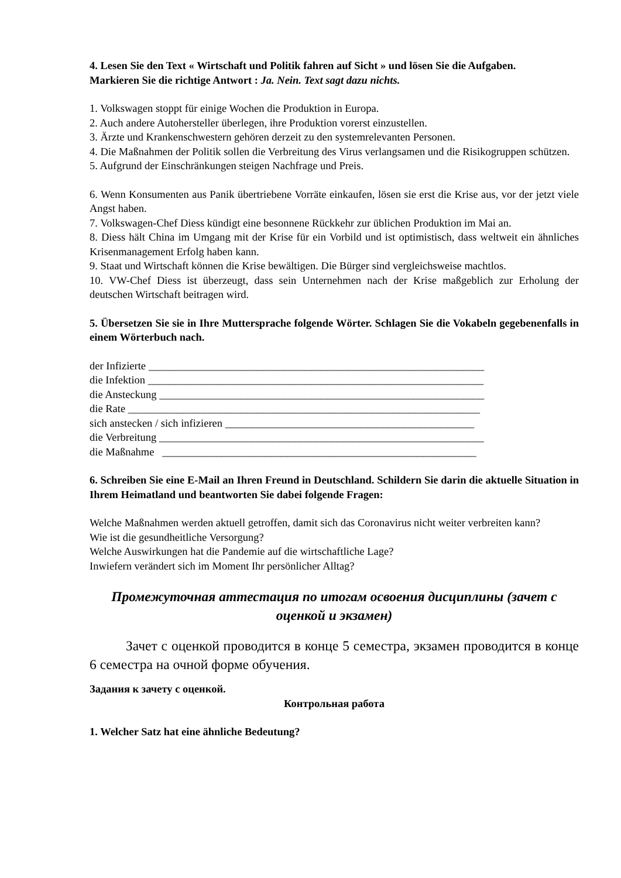4. Lesen Sie den Text « Wirtschaft und Politik fahren auf Sicht » und lösen Sie die Aufgaben.
Markieren Sie die richtige Antwort : Ja. Nein. Text sagt dazu nichts.
1. Volkswagen stoppt für einige Wochen die Produktion in Europa.
2. Auch andere Autohersteller überlegen, ihre Produktion vorerst einzustellen.
3. Ärzte und Krankenschwestern gehören derzeit zu den systemrelevanten Personen.
4. Die Maßnahmen der Politik sollen die Verbreitung des Virus verlangsamen und die Risikogruppen schützen.
5. Aufgrund der Einschränkungen steigen Nachfrage und Preis.
6. Wenn Konsumenten aus Panik übertriebene Vorräte einkaufen, lösen sie erst die Krise aus, vor der jetzt viele Angst haben.
7. Volkswagen-Chef Diess kündigt eine besonnene Rückkehr zur üblichen Produktion im Mai an.
8. Diess hält China im Umgang mit der Krise für ein Vorbild und ist optimistisch, dass weltweit ein ähnliches Krisenmanagement Erfolg haben kann.
9. Staat und Wirtschaft können die Krise bewältigen. Die Bürger sind vergleichsweise machtlos.
10. VW-Chef Diess ist überzeugt, dass sein Unternehmen nach der Krise maßgeblich zur Erholung der deutschen Wirtschaft beitragen wird.
5. Übersetzen Sie sie in Ihre Muttersprache folgende Wörter. Schlagen Sie die Vokabeln gegebenenfalls in einem Wörterbuch nach.
der Infizierte ______________________________________________________________
die Infektion ______________________________________________________________
die Ansteckung ____________________________________________________________
die Rate _________________________________________________________________
sich anstecken / sich infizieren ______________________________________________
die Verbreitung ____________________________________________________________
die Maßnahme __________________________________________________________
6. Schreiben Sie eine E-Mail an Ihren Freund in Deutschland. Schildern Sie darin die aktuelle Situation in Ihrem Heimatland und beantworten Sie dabei folgende Fragen:
Welche Maßnahmen werden aktuell getroffen, damit sich das Coronavirus nicht weiter verbreiten kann?
Wie ist die gesundheitliche Versorgung?
Welche Auswirkungen hat die Pandemie auf die wirtschaftliche Lage?
Inwiefern verändert sich im Moment Ihr persönlicher Alltag?
Промежуточная аттестация по итогам освоения дисциплины (зачет с оценкой и экзамен)
Зачет с оценкой проводится в конце 5 семестра, экзамен проводится в конце 6 семестра на очной форме обучения.
Задания к зачету с оценкой.
Контрольная работа
1. Welcher Satz hat eine ähnliche Bedeutung?